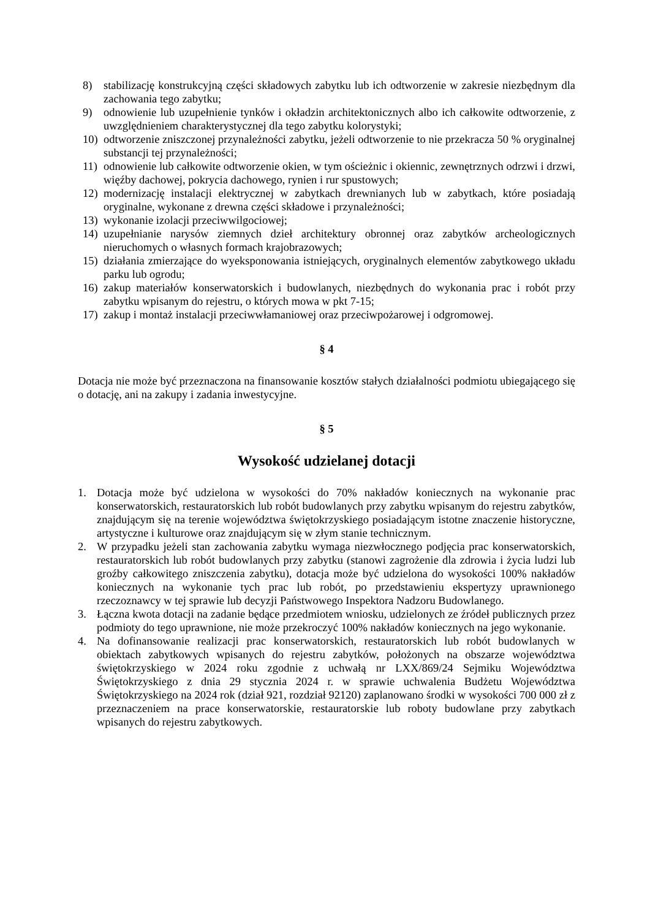8) stabilizację konstrukcyjną części składowych zabytku lub ich odtworzenie w zakresie niezbędnym dla zachowania tego zabytku;
9) odnowienie lub uzupełnienie tynków i okładzin architektonicznych albo ich całkowite odtworzenie, z uwzględnieniem charakterystycznej dla tego zabytku kolorystyki;
10) odtworzenie zniszczonej przynależności zabytku, jeżeli odtworzenie to nie przekracza 50 % oryginalnej substancji tej przynależności;
11) odnowienie lub całkowite odtworzenie okien, w tym ościeżnic i okiennic, zewnętrznych odrzwi i drzwi, więźby dachowej, pokrycia dachowego, rynien i rur spustowych;
12) modernizację instalacji elektrycznej w zabytkach drewnianych lub w zabytkach, które posiadają oryginalne, wykonane z drewna części składowe i przynależności;
13) wykonanie izolacji przeciwwilgociowej;
14) uzupełnianie narysów ziemnych dzieł architektury obronnej oraz zabytków archeologicznych nieruchomych o własnych formach krajobrazowych;
15) działania zmierzające do wyeksponowania istniejących, oryginalnych elementów zabytkowego układu parku lub ogrodu;
16) zakup materiałów konserwatorskich i budowlanych, niezbędnych do wykonania prac i robót przy zabytku wpisanym do rejestru, o których mowa w pkt 7-15;
17) zakup i montaż instalacji przeciwwłamaniowej oraz przeciwpożarowej i odgromowej.
§ 4
Dotacja nie może być przeznaczona na finansowanie kosztów stałych działalności podmiotu ubiegającego się o dotację, ani na zakupy i zadania inwestycyjne.
§ 5
Wysokość udzielanej dotacji
1. Dotacja może być udzielona w wysokości do 70% nakładów koniecznych na wykonanie prac konserwatorskich, restauratorskich lub robót budowlanych przy zabytku wpisanym do rejestru zabytków, znajdującym się na terenie województwa świętokrzyskiego posiadającym istotne znaczenie historyczne, artystyczne i kulturowe oraz znajdującym się w złym stanie technicznym.
2. W przypadku jeżeli stan zachowania zabytku wymaga niezwłocznego podjęcia prac konserwatorskich, restauratorskich lub robót budowlanych przy zabytku (stanowi zagrożenie dla zdrowia i życia ludzi lub groźby całkowitego zniszczenia zabytku), dotacja może być udzielona do wysokości 100% nakładów koniecznych na wykonanie tych prac lub robót, po przedstawieniu ekspertyzy uprawnionego rzeczoznawcy w tej sprawie lub decyzji Państwowego Inspektora Nadzoru Budowlanego.
3. Łączna kwota dotacji na zadanie będące przedmiotem wniosku, udzielonych ze źródeł publicznych przez podmioty do tego uprawnione, nie może przekroczyć 100% nakładów koniecznych na jego wykonanie.
4. Na dofinansowanie realizacji prac konserwatorskich, restauratorskich lub robót budowlanych w obiektach zabytkowych wpisanych do rejestru zabytków, położonych na obszarze województwa świętokrzyskiego w 2024 roku zgodnie z uchwałą nr LXX/869/24 Sejmiku Województwa Świętokrzyskiego z dnia 29 stycznia 2024 r. w sprawie uchwalenia Budżetu Województwa Świętokrzyskiego na 2024 rok (dział 921, rozdział 92120) zaplanowano środki w wysokości 700 000 zł z przeznaczeniem na prace konserwatorskie, restauratorskie lub roboty budowlane przy zabytkach wpisanych do rejestru zabytkowych.